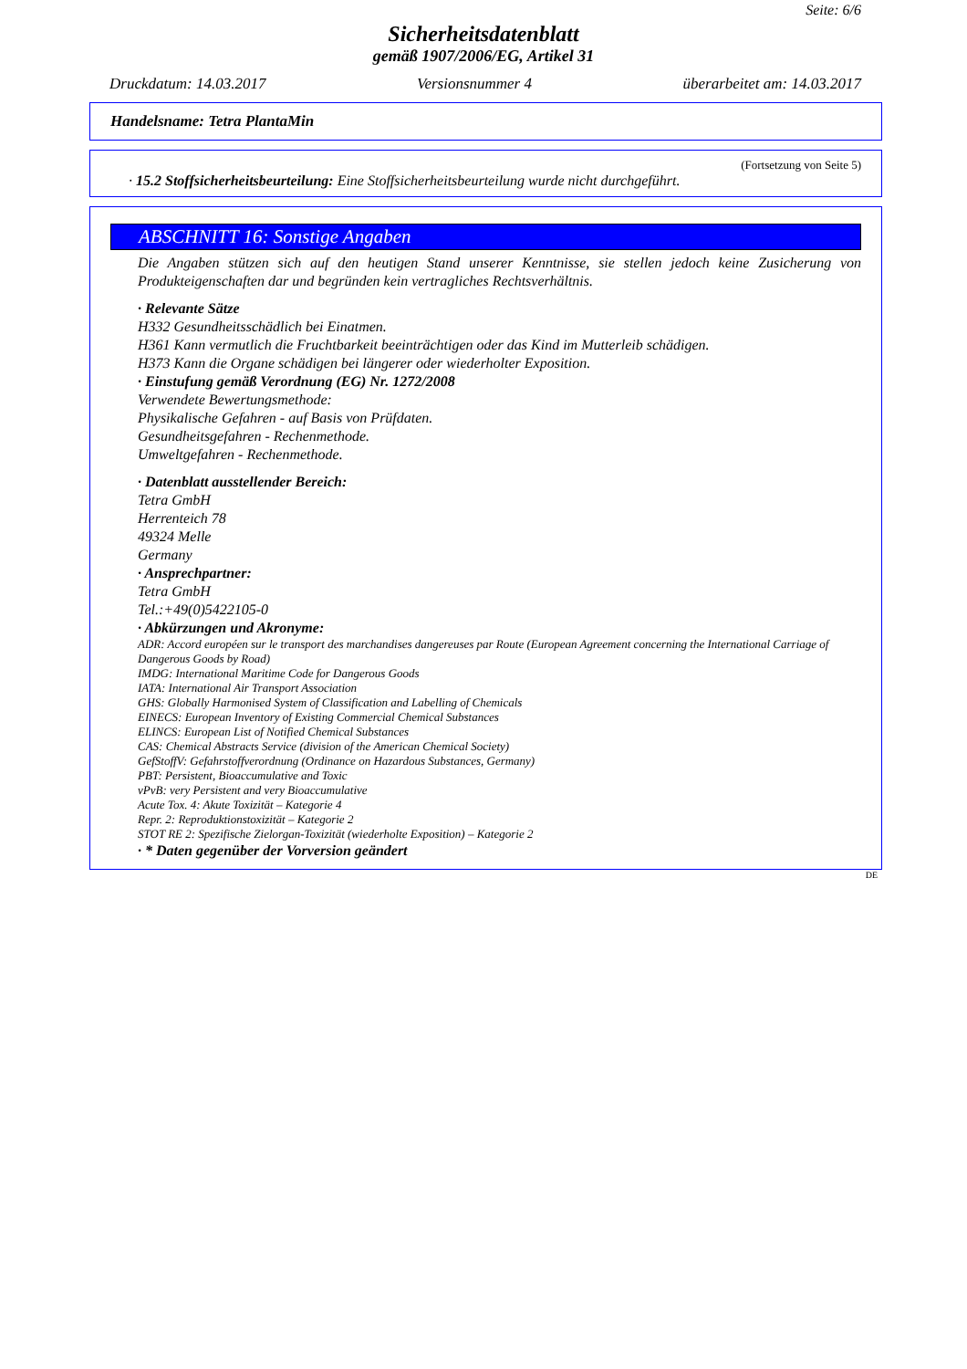Seite: 6/6
Sicherheitsdatenblatt
gemäß 1907/2006/EG, Artikel 31
Druckdatum: 14.03.2017 Versionsnummer 4 überarbeitet am: 14.03.2017
Handelsname: Tetra PlantaMin
(Fortsetzung von Seite 5)
· 15.2 Stoffsicherheitsbeurteilung: Eine Stoffsicherheitsbeurteilung wurde nicht durchgeführt.
ABSCHNITT 16: Sonstige Angaben
Die Angaben stützen sich auf den heutigen Stand unserer Kenntnisse, sie stellen jedoch keine Zusicherung von Produkteigenschaften dar und begründen kein vertragliches Rechtsverhältnis.
· Relevante Sätze
H332 Gesundheitsschädlich bei Einatmen.
H361 Kann vermutlich die Fruchtbarkeit beeinträchtigen oder das Kind im Mutterleib schädigen.
H373 Kann die Organe schädigen bei längerer oder wiederholter Exposition.
· Einstufung gemäß Verordnung (EG) Nr. 1272/2008
Verwendete Bewertungsmethode:
Physikalische Gefahren - auf Basis von Prüfdaten.
Gesundheitsgefahren - Rechenmethode.
Umweltgefahren - Rechenmethode.
· Datenblatt ausstellender Bereich:
Tetra GmbH
Herrenteich 78
49324 Melle
Germany
· Ansprechpartner:
Tetra GmbH
Tel.:+49(0)5422105-0
· Abkürzungen und Akronyme:
ADR: Accord européen sur le transport des marchandises dangereuses par Route (European Agreement concerning the International Carriage of Dangerous Goods by Road)
IMDG: International Maritime Code for Dangerous Goods
IATA: International Air Transport Association
GHS: Globally Harmonised System of Classification and Labelling of Chemicals
EINECS: European Inventory of Existing Commercial Chemical Substances
ELINCS: European List of Notified Chemical Substances
CAS: Chemical Abstracts Service (division of the American Chemical Society)
GefStoffV: Gefahrstoffverordnung (Ordinance on Hazardous Substances, Germany)
PBT: Persistent, Bioaccumulative and Toxic
vPvB: very Persistent and very Bioaccumulative
Acute Tox. 4: Akute Toxizität – Kategorie 4
Repr. 2: Reproduktionstoxizität – Kategorie 2
STOT RE 2: Spezifische Zielorgan-Toxizität (wiederholte Exposition) – Kategorie 2
· * Daten gegenüber der Vorversion geändert
DE